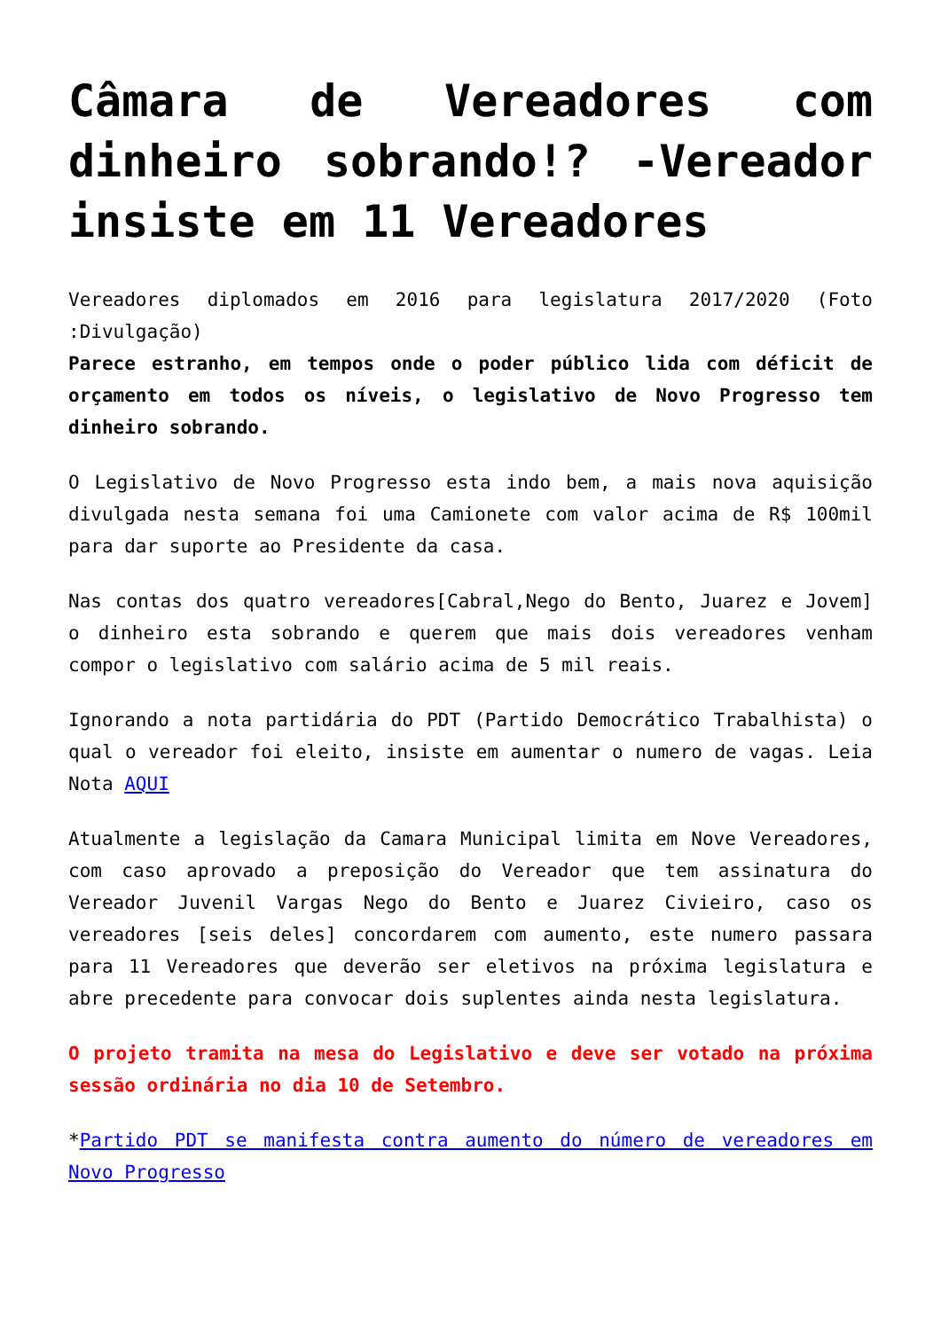Câmara de Vereadores com dinheiro sobrando!? -Vereador insiste em 11 Vereadores
Vereadores diplomados em 2016 para legislatura 2017/2020 (Foto :Divulgação)
Parece estranho, em tempos onde o poder público lida com déficit de orçamento em todos os níveis, o legislativo de Novo Progresso tem dinheiro sobrando.
O Legislativo de Novo Progresso esta indo bem, a mais nova aquisição divulgada nesta semana foi uma Camionete com valor acima de R$ 100mil para dar suporte ao Presidente da casa.
Nas contas dos quatro vereadores[Cabral,Nego do Bento, Juarez e Jovem] o dinheiro esta sobrando e querem que mais dois vereadores venham compor o legislativo com salário acima de 5 mil reais.
Ignorando a nota partidária do PDT (Partido Democrático Trabalhista) o qual o vereador foi eleito, insiste em aumentar o numero de vagas. Leia Nota AQUI
Atualmente a legislação da Camara Municipal limita em Nove Vereadores, com caso aprovado a preposição do Vereador que tem assinatura do Vereador Juvenil Vargas Nego do Bento e Juarez Civieiro, caso os vereadores [seis deles] concordarem com aumento, este numero passara para 11 Vereadores que deverão ser eletivos na próxima legislatura e abre precedente para convocar dois suplentes ainda nesta legislatura.
O projeto tramita na mesa do Legislativo e deve ser votado na próxima sessão ordinária no dia 10 de Setembro.
*Partido PDT se manifesta contra aumento do número de vereadores em Novo Progresso